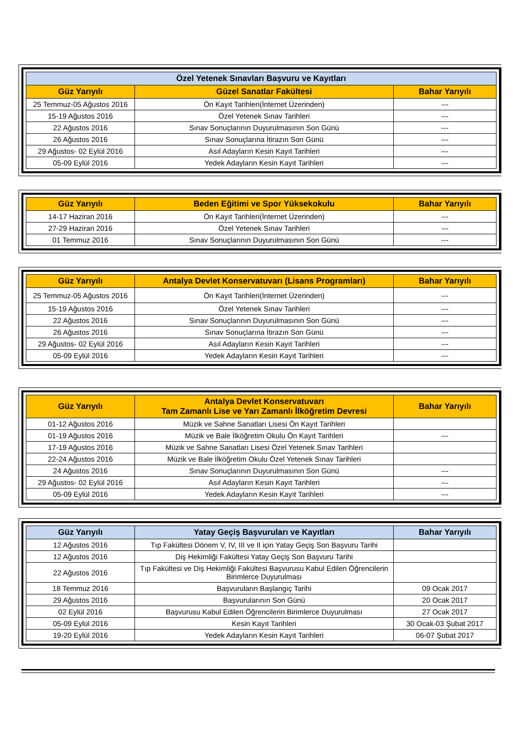| Özel Yetenek Sınavları Başvuru ve Kayıtları | | |
| --- | --- | --- |
| Güz Yarıyılı | Güzel Sanatlar Fakültesi | Bahar Yarıyılı |
| 25 Temmuz-05 Ağustos 2016 | Ön Kayıt Tarihleri(İnternet Üzerinden) | --- |
| 15-19 Ağustos 2016 | Özel Yetenek Sınav Tarihleri | --- |
| 22 Ağustos 2016 | Sınav Sonuçlarının Duyurulmasının Son Günü | --- |
| 26 Ağustos 2016 | Sınav Sonuçlarına İtirazın Son Günü | --- |
| 29 Ağustos- 02 Eylül 2016 | Asıl Adayların Kesin Kayıt Tarihleri | --- |
| 05-09 Eylül 2016 | Yedek Adayların Kesin Kayıt Tarihleri | --- |
| Güz Yarıyılı | Beden Eğitimi ve Spor Yüksekokulu | Bahar Yarıyılı |
| --- | --- | --- |
| 14-17 Haziran 2016 | Ön Kayıt Tarihleri(İnternet Üzerinden) | --- |
| 27-29 Haziran 2016 | Özel Yetenek Sınav Tarihleri | --- |
| 01 Temmuz 2016 | Sınav Sonuçlarının Duyurulmasının Son Günü | --- |
| Güz Yarıyılı | Antalya Devlet Konservatuvarı (Lisans Programları) | Bahar Yarıyılı |
| --- | --- | --- |
| 25 Temmuz-05 Ağustos 2016 | Ön Kayıt Tarihleri(İnternet Üzerinden) | --- |
| 15-19 Ağustos 2016 | Özel Yetenek Sınav Tarihleri | --- |
| 22 Ağustos 2016 | Sınav Sonuçlarının Duyurulmasının Son Günü | --- |
| 26 Ağustos 2016 | Sınav Sonuçlarına İtirazın Son Günü | --- |
| 29 Ağustos- 02 Eylül 2016 | Asıl Adayların Kesin Kayıt Tarihleri | --- |
| 05-09 Eylül 2016 | Yedek Adayların Kesin Kayıt Tarihleri | --- |
| Güz Yarıyılı | Antalya Devlet Konservatuvarı Tam Zamanlı Lise ve Yarı Zamanlı İlköğretim Devresi | Bahar Yarıyılı |
| --- | --- | --- |
| 01-12 Ağustos 2016 | Müzik ve Sahne Sanatları Lisesi Ön Kayıt Tarihleri | |
| 01-19 Ağustos 2016 | Müzik ve Bale İlköğretim Okulu Ön Kayıt Tarihleri | --- |
| 17-19 Ağustos 2016 | Müzik ve Sahne Sanatları Lisesi Özel Yetenek Sınav Tarihleri | |
| 22-24 Ağustos 2016 | Müzik ve Bale İlköğretim Okulu Özel Yetenek Sınav Tarihleri | |
| 24 Ağustos 2016 | Sınav Sonuçlarının Duyurulmasının Son Günü | --- |
| 29 Ağustos- 02 Eylül 2016 | Asıl Adayların Kesin Kayıt Tarihleri | --- |
| 05-09 Eylül 2016 | Yedek Adayların Kesin Kayıt Tarihleri | --- |
| Güz Yarıyılı | Yatay Geçiş Başvuruları ve Kayıtları | Bahar Yarıyılı |
| --- | --- | --- |
| 12 Ağustos 2016 | Tıp Fakültesi Dönem V, IV, III ve II için Yatay Geçiş Son Başvuru Tarihi | |
| 12 Ağustos 2016 | Diş Hekimliği Fakültesi Yatay Geçiş Son Başvuru Tarihi | |
| 22 Ağustos 2016 | Tıp Fakültesi ve Diş Hekimliği Fakültesi Başvurusu Kabul Edilen Öğrencilerin Birimlerce Duyurulması | |
| 18 Temmuz 2016 | Başvuruların Başlangıç Tarihi | 09 Ocak 2017 |
| 29 Ağustos 2016 | Başvurularının Son Günü | 20 Ocak 2017 |
| 02 Eylül 2016 | Başvurusu Kabul Edilen Öğrencilerin Birimlerce Duyurulması | 27 Ocak 2017 |
| 05-09 Eylül 2016 | Kesin Kayıt Tarihleri | 30 Ocak-03 Şubat 2017 |
| 19-20 Eylül 2016 | Yedek Adayların Kesin Kayıt Tarihleri | 06-07 Şubat 2017 |